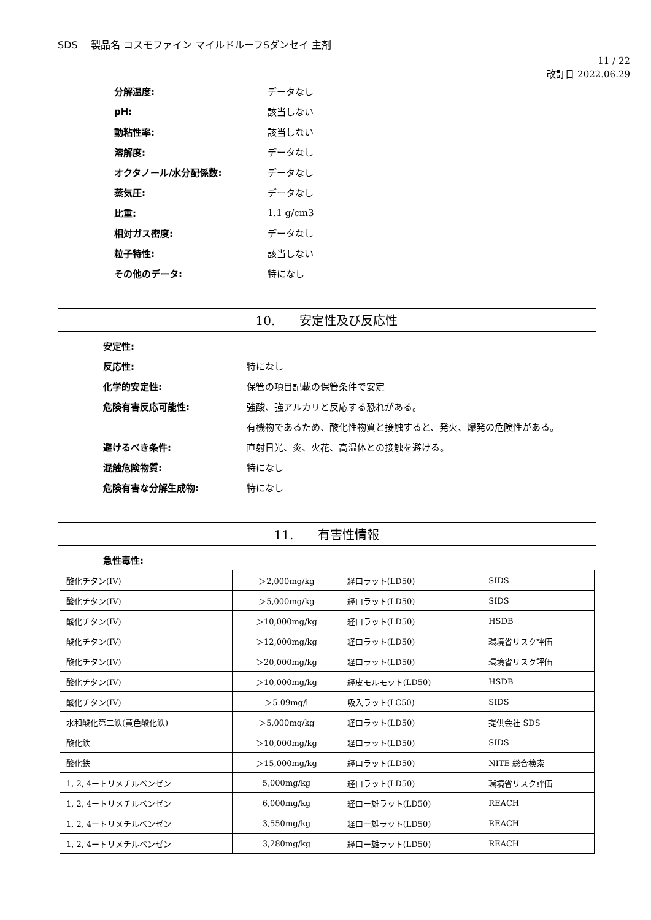SDS　 製品名 コスモファイン マイルドルーフSダンセイ 主剤
11 / 22
改訂日 2022.06.29
分解温度: データなし
pH: 該当しない
動粘性率: 該当しない
溶解度: データなし
オクタノール/水分配係数: データなし
蒸気圧: データなし
比重: 1.1 g/cm3
相対ガス密度: データなし
粒子特性: 該当しない
その他のデータ: 特になし
10.　　安定性及び反応性
安定性:
反応性: 特になし
化学的安定性: 保管の項目記載の保管条件で安定
危険有害反応可能性: 強酸、強アルカリと反応する恐れがある。
有機物であるため、酸化性物質と接触すると、発火、爆発の危険性がある。
避けるべき条件: 直射日光、炎、火花、高温体との接触を避ける。
混触危険物質: 特になし
危険有害な分解生成物: 特になし
11.　　有害性情報
急性毒性:
| 酸化チタン(IV) | ＞2,000mg/kg | 経口ラット(LD50) | SIDS |
| 酸化チタン(IV) | ＞5,000mg/kg | 経口ラット(LD50) | SIDS |
| 酸化チタン(IV) | ＞10,000mg/kg | 経口ラット(LD50) | HSDB |
| 酸化チタン(IV) | ＞12,000mg/kg | 経口ラット(LD50) | 環境省リスク評価 |
| 酸化チタン(IV) | ＞20,000mg/kg | 経口ラット(LD50) | 環境省リスク評価 |
| 酸化チタン(IV) | ＞10,000mg/kg | 経皮モルモット(LD50) | HSDB |
| 酸化チタン(IV) | ＞5.09mg/l | 吸入ラット(LC50) | SIDS |
| 水和酸化第二鉄(黄色酸化鉄) | ＞5,000mg/kg | 経口ラット(LD50) | 提供会社 SDS |
| 酸化鉄 | ＞10,000mg/kg | 経口ラット(LD50) | SIDS |
| 酸化鉄 | ＞15,000mg/kg | 経口ラット(LD50) | NITE 総合検索 |
| 1, 2, 4ートリメチルベンゼン | 5,000mg/kg | 経口ラット(LD50) | 環境省リスク評価 |
| 1, 2, 4ートリメチルベンゼン | 6,000mg/kg | 経口ー雄ラット(LD50) | REACH |
| 1, 2, 4ートリメチルベンゼン | 3,550mg/kg | 経口ー雄ラット(LD50) | REACH |
| 1, 2, 4ートリメチルベンゼン | 3,280mg/kg | 経口ー雄ラット(LD50) | REACH |